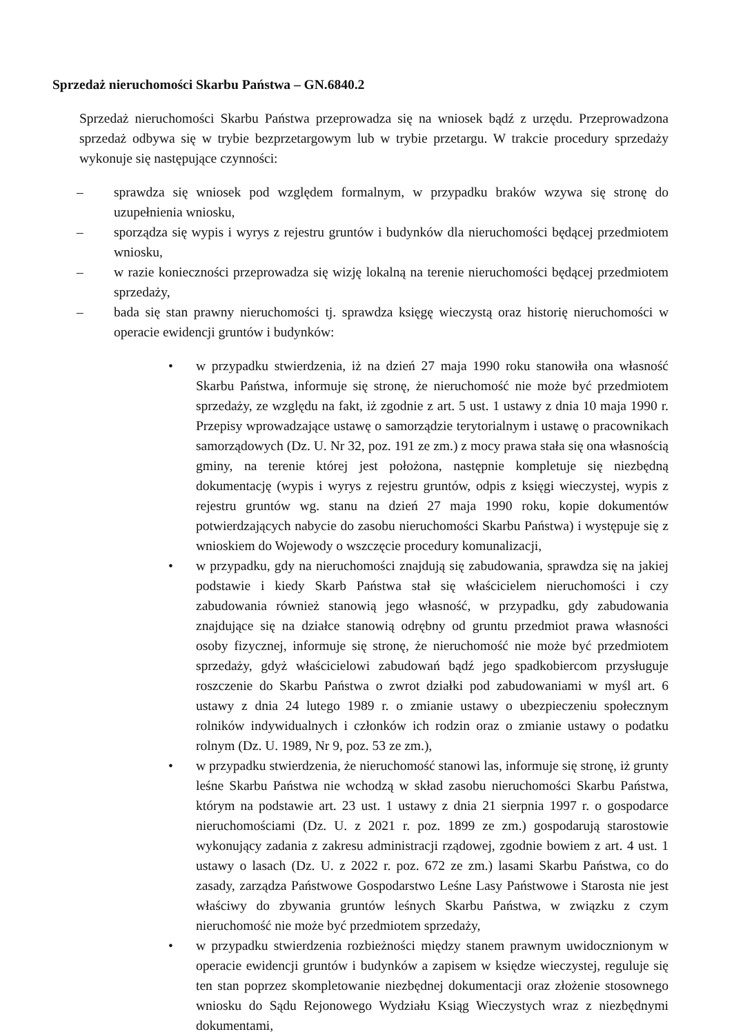Sprzedaż nieruchomości Skarbu Państwa – GN.6840.2
Sprzedaż nieruchomości Skarbu Państwa przeprowadza się na wniosek bądź z urzędu. Przeprowadzona sprzedaż odbywa się w trybie bezprzetargowym lub w trybie przetargu. W trakcie procedury sprzedaży wykonuje się następujące czynności:
– sprawdza się wniosek pod względem formalnym, w przypadku braków wzywa się stronę do uzupełnienia wniosku,
– sporządza się wypis i wyrys z rejestru gruntów i budynków dla nieruchomości będącej przedmiotem wniosku,
– w razie konieczności przeprowadza się wizję lokalną na terenie nieruchomości będącej przedmiotem sprzedaży,
– bada się stan prawny nieruchomości tj. sprawdza księgę wieczystą oraz historię nieruchomości w operacie ewidencji gruntów i budynków:
• w przypadku stwierdzenia, iż na dzień 27 maja 1990 roku stanowiła ona własność Skarbu Państwa, informuje się stronę, że nieruchomość nie może być przedmiotem sprzedaży, ze względu na fakt, iż zgodnie z art. 5 ust. 1 ustawy z dnia 10 maja 1990 r. Przepisy wprowadzające ustawę o samorządzie terytorialnym i ustawę o pracownikach samorządowych (Dz. U. Nr 32, poz. 191 ze zm.) z mocy prawa stała się ona własnością gminy, na terenie której jest położona, następnie kompletuje się niezbędną dokumentację (wypis i wyrys z rejestru gruntów, odpis z księgi wieczystej, wypis z rejestru gruntów wg. stanu na dzień 27 maja 1990 roku, kopie dokumentów potwierdzających nabycie do zasobu nieruchomości Skarbu Państwa) i występuje się z wnioskiem do Wojewody o wszczęcie procedury komunalizacji,
• w przypadku, gdy na nieruchomości znajdują się zabudowania, sprawdza się na jakiej podstawie i kiedy Skarb Państwa stał się właścicielem nieruchomości i czy zabudowania również stanowią jego własność, w przypadku, gdy zabudowania znajdujące się na działce stanowią odrębny od gruntu przedmiot prawa własności osoby fizycznej, informuje się stronę, że nieruchomość nie może być przedmiotem sprzedaży, gdyż właścicielowi zabudowań bądź jego spadkobiercom przysługuje roszczenie do Skarbu Państwa o zwrot działki pod zabudowaniami w myśl art. 6 ustawy z dnia 24 lutego 1989 r. o zmianie ustawy o ubezpieczeniu społecznym rolników indywidualnych i członków ich rodzin oraz o zmianie ustawy o podatku rolnym (Dz. U. 1989, Nr 9, poz. 53 ze zm.),
• w przypadku stwierdzenia, że nieruchomość stanowi las, informuje się stronę, iż grunty leśne Skarbu Państwa nie wchodzą w skład zasobu nieruchomości Skarbu Państwa, którym na podstawie art. 23 ust. 1 ustawy z dnia 21 sierpnia 1997 r. o gospodarce nieruchomościami (Dz. U. z 2021 r. poz. 1899 ze zm.) gospodarują starostowie wykonujący zadania z zakresu administracji rządowej, zgodnie bowiem z art. 4 ust. 1 ustawy o lasach (Dz. U. z 2022 r. poz. 672 ze zm.) lasami Skarbu Państwa, co do zasady, zarządza Państwowe Gospodarstwo Leśne Lasy Państwowe i Starosta nie jest właściwy do zbywania gruntów leśnych Skarbu Państwa, w związku z czym nieruchomość nie może być przedmiotem sprzedaży,
• w przypadku stwierdzenia rozbieżności między stanem prawnym uwidocznionym w operacie ewidencji gruntów i budynków a zapisem w księdze wieczystej, reguluje się ten stan poprzez skompletowanie niezbędnej dokumentacji oraz złożenie stosownego wniosku do Sądu Rejonowego Wydziału Ksiąg Wieczystych wraz z niezbędnymi dokumentami,